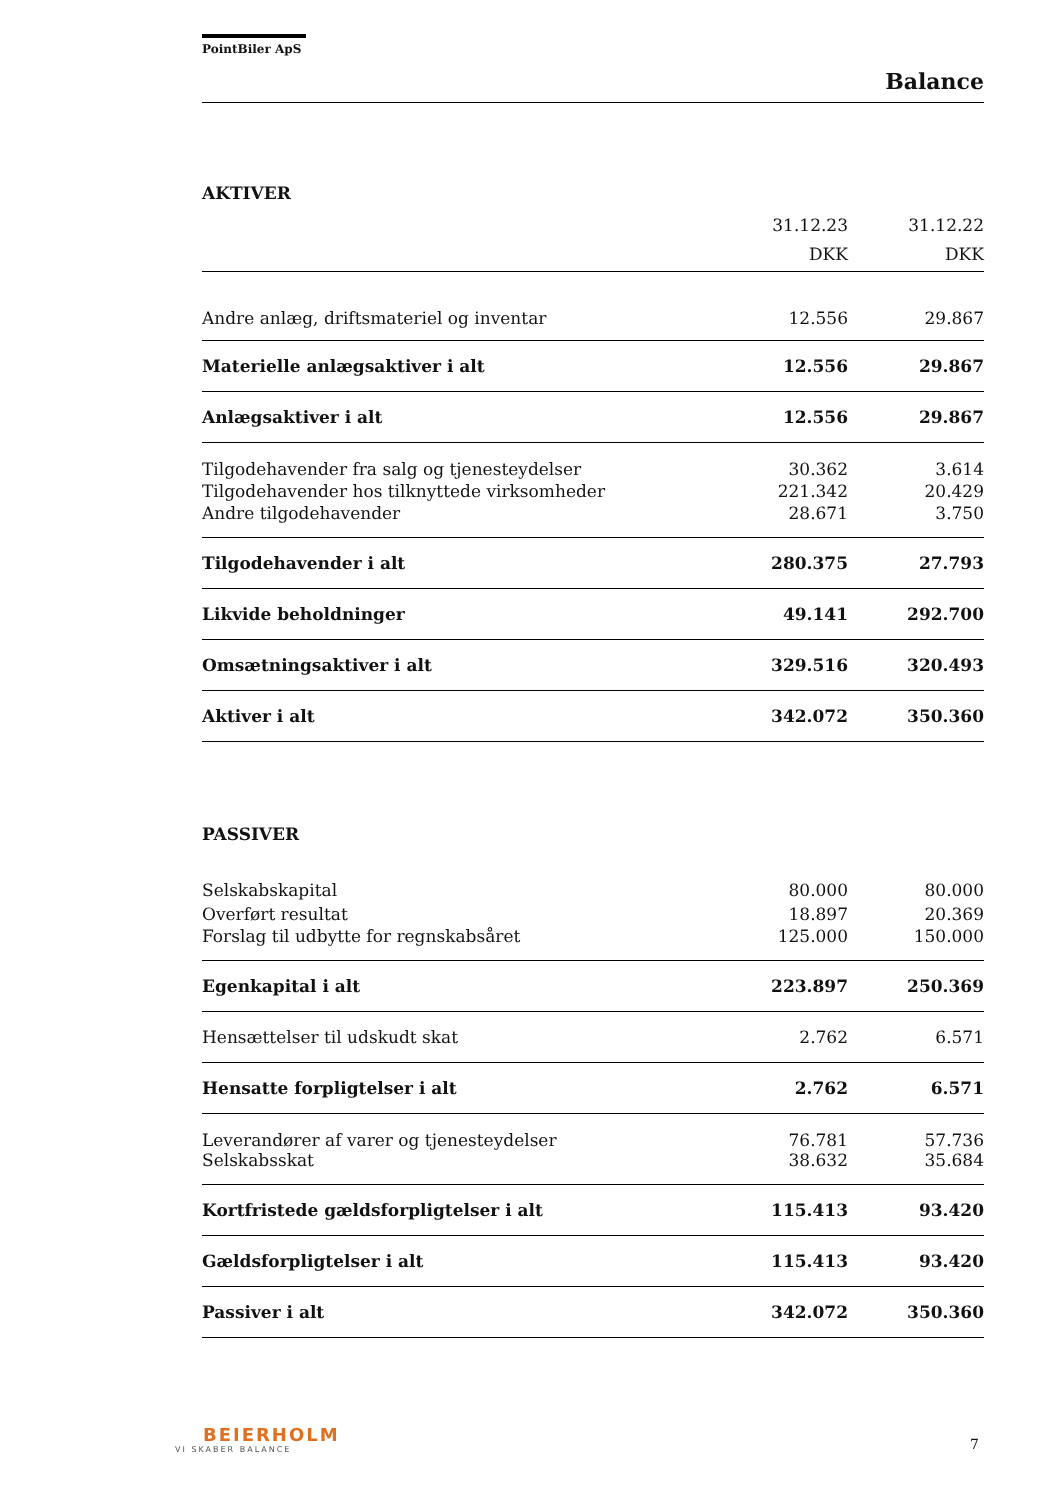PointBiler ApS
Balance
AKTIVER
| | 31.12.23 | 31.12.22 |
| | DKK | DKK |
| Andre anlæg, driftsmateriel og inventar | 12.556 | 29.867 |
| Materielle anlægsaktiver i alt | 12.556 | 29.867 |
| Anlægsaktiver i alt | 12.556 | 29.867 |
| Tilgodehavender fra salg og tjenesteydelser | 30.362 | 3.614 |
| Tilgodehavender hos tilknyttede virksomheder | 221.342 | 20.429 |
| Andre tilgodehavender | 28.671 | 3.750 |
| Tilgodehavender i alt | 280.375 | 27.793 |
| Likvide beholdninger | 49.141 | 292.700 |
| Omsætningsaktiver i alt | 329.516 | 320.493 |
| Aktiver i alt | 342.072 | 350.360 |
PASSIVER
| Selskabskapital | 80.000 | 80.000 |
| Overført resultat | 18.897 | 20.369 |
| Forslag til udbytte for regnskabsåret | 125.000 | 150.000 |
| Egenkapital i alt | 223.897 | 250.369 |
| Hensættelser til udskudt skat | 2.762 | 6.571 |
| Hensatte forpligtelser i alt | 2.762 | 6.571 |
| Leverandører af varer og tjenesteydelser | 76.781 | 57.736 |
| Selskabsskat | 38.632 | 35.684 |
| Kortfristede gældsforpligtelser i alt | 115.413 | 93.420 |
| Gældsforpligtelser i alt | 115.413 | 93.420 |
| Passiver i alt | 342.072 | 350.360 |
BEIERHOLM
VI SKABER BALANCE
7